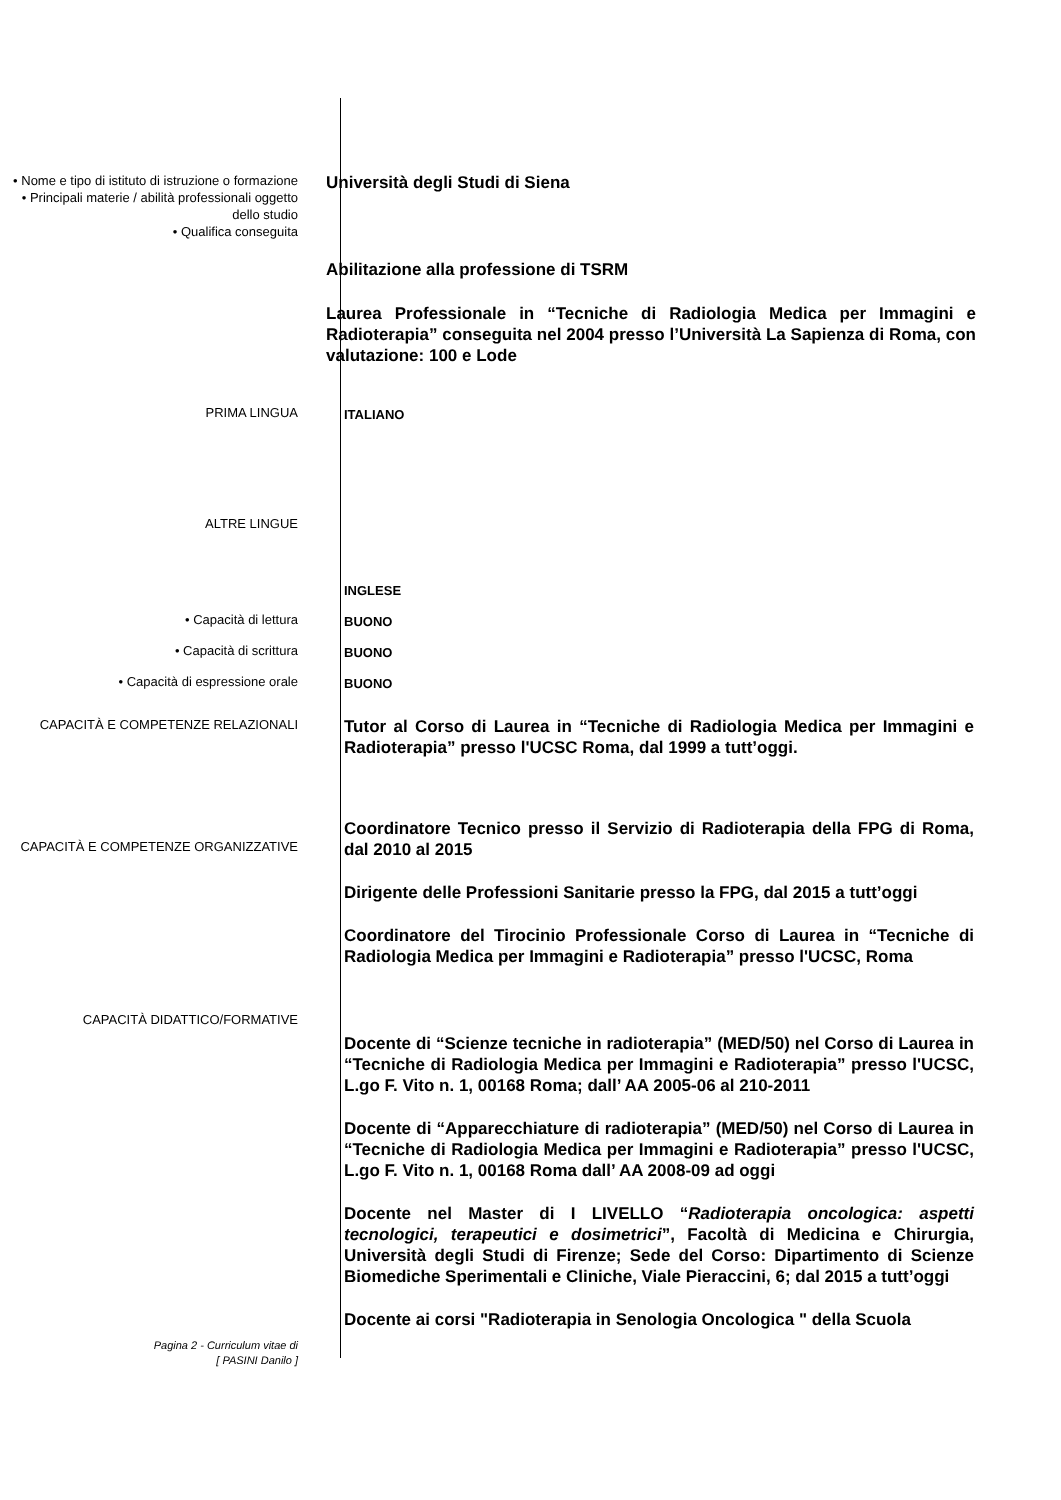• Nome e tipo di istituto di istruzione o formazione
• Principali materie / abilità professionali oggetto dello studio
• Qualifica conseguita
Università degli Studi di Siena
Abilitazione alla professione di TSRM
Laurea Professionale in “Tecniche di Radiologia Medica per Immagini e Radioterapia” conseguita nel 2004 presso l’Università La Sapienza di Roma, con valutazione: 100 e Lode
PRIMA LINGUA
ITALIANO
ALTRE LINGUE
INGLESE
• Capacità di lettura
BUONO
• Capacità di scrittura
BUONO
• Capacità di espressione orale
BUONO
CAPACITÀ E COMPETENZE RELAZIONALI
Tutor al Corso di Laurea in “Tecniche di Radiologia Medica per Immagini e Radioterapia” presso l'UCSC Roma, dal 1999 a tutt’oggi.
CAPACITÀ E COMPETENZE ORGANIZZATIVE
Coordinatore Tecnico presso il Servizio di Radioterapia della FPG di Roma, dal 2010 al 2015
Dirigente delle Professioni Sanitarie presso la FPG, dal 2015 a tutt’oggi
Coordinatore del Tirocinio Professionale Corso di Laurea in “Tecniche di Radiologia Medica per Immagini e Radioterapia” presso l'UCSC, Roma
CAPACITÀ DIDATTICO/FORMATIVE
Docente di “Scienze tecniche in radioterapia” (MED/50) nel Corso di Laurea in “Tecniche di Radiologia Medica per Immagini e Radioterapia” presso l'UCSC, L.go F. Vito n. 1, 00168 Roma; dall’ AA 2005-06 al 210-2011
Docente di “Apparecchiature di radioterapia” (MED/50) nel Corso di Laurea in “Tecniche di Radiologia Medica per Immagini e Radioterapia” presso l'UCSC, L.go F. Vito n. 1, 00168 Roma dall’ AA 2008-09 ad oggi
Docente nel Master di I LIVELLO “Radioterapia oncologica: aspetti tecnologici, terapeutici e dosimetrici”, Facoltà di Medicina e Chirurgia, Università degli Studi di Firenze; Sede del Corso: Dipartimento di Scienze Biomediche Sperimentali e Cliniche, Viale Pieraccini, 6; dal 2015 a tutt’oggi
Docente ai corsi "Radioterapia in Senologia Oncologica " della Scuola
Pagina 2 - Curriculum vitae di
[ PASINI Danilo ]